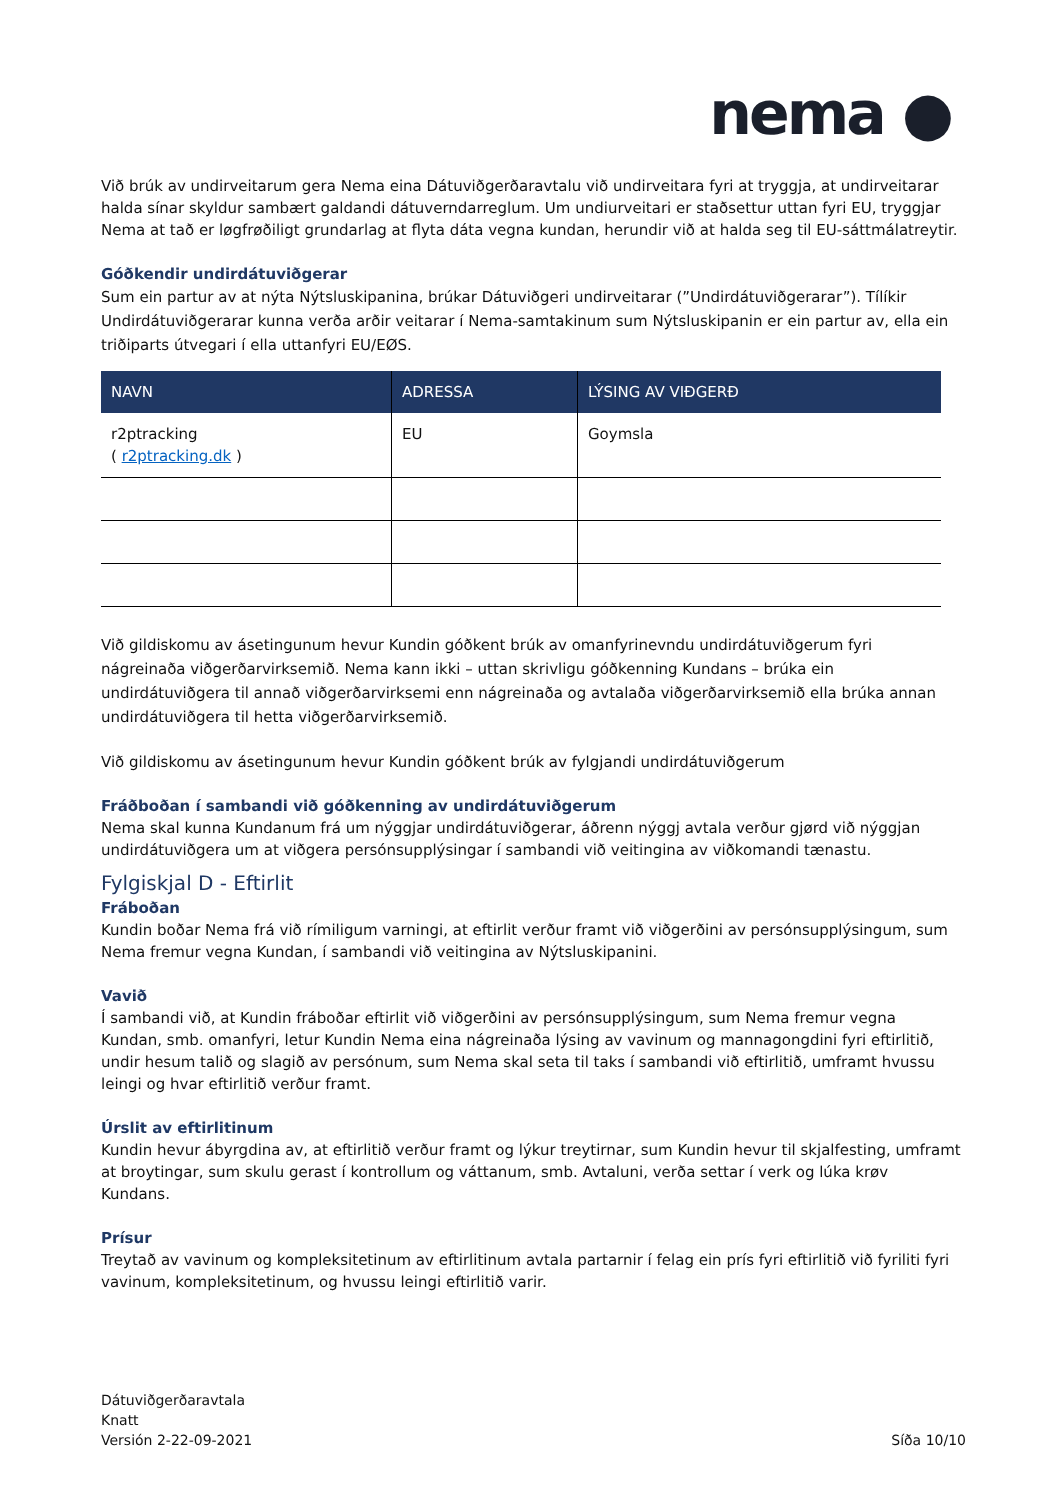nema ●
Við brúk av undirveitarum gera Nema eina Dátuviðgerðaravtalu við undirveitara fyri at tryggja, at undirveitarar halda sínar skyldur sambært galdandi dátuverndarreglum. Um undiurveitari er staðsettur uttan fyri EU, tryggjar Nema at tað er løgfrøðiligt grundarlag at flyta dáta vegna kundan, herundir við at halda seg til EU-sáttmálatreytir.
Góðkendir undirdátuviðgerar
Sum ein partur av at nýta Nýtsluskipanina, brúkar Dátuviðgeri undirveitarar (”Undirdátuviðgerarar”). Tílíkir Undirdátuviðgerarar kunna verða arðir veitarar í Nema-samtakinum sum Nýtsluskipanin er ein partur av, ella ein triðiparts útvegari í ella uttanfyri EU/EØS.
| NAVN | ADRESSA | LÝSING AV VIÐGERÐ |
| --- | --- | --- |
| r2ptracking ( r2ptracking.dk ) | EU | Goymsla |
Við gildiskomu av ásetingunum hevur Kundin góðkent brúk av omanfyrinevndu undirdátuviðgerum fyri nágreinaða viðgerðarvirksemið. Nema kann ikki – uttan skrivligu góðkenning Kundans – brúka ein undirdátuviðgera til annað viðgerðarvirksemi enn nágreinaða og avtalaða viðgerðarvirksemið ella brúka annan undirdátuviðgera til hetta viðgerðarvirksemið.
Við gildiskomu av ásetingunum hevur Kundin góðkent brúk av fylgjandi undirdátuviðgerum
Fráðboðan í sambandi við góðkenning av undirdátuviðgerum
Nema skal kunna Kundanum frá um nýggjar undirdátuviðgerar, áðrenn nýggj avtala verður gjørd við nýggjan undirdátuviðgera um at viðgera persónsupplýsingar í sambandi við veitingina av viðkomandi tænastu.
Fylgiskjal D - Eftirlit
Fráboðan
Kundin boðar Nema frá við rímiligum varningi, at eftirlit verður framt við viðgerðini av persónsupplýsingum, sum Nema fremur vegna Kundan, í sambandi við veitingina av Nýtsluskipanini.
Vavið
Í sambandi við, at Kundin fráboðar eftirlit við viðgerðini av persónsupplýsingum, sum Nema fremur vegna Kundan, smb. omanfyri, letur Kundin Nema eina nágreinaða lýsing av vavinum og mannagongdini fyri eftirlitið, undir hesum talið og slagið av persónum, sum Nema skal seta til taks í sambandi við eftirlitið, umframt hvussu leingi og hvar eftirlitið verður framt.
Úrslit av eftirlitinum
Kundin hevur ábyrgdina av, at eftirlitið verður framt og lýkur treytirnar, sum Kundin hevur til skjalfesting, umframt at broytingar, sum skulu gerast í kontrollum og váttanum, smb. Avtaluni, verða settar í verk og lúka krøv Kundans.
Prísur
Treytað av vavinum og kompleksitetinum av eftirlitinum avtala partarnir í felag ein prís fyri eftirlitið við fyriliti fyri vavinum, kompleksitetinum, og hvussu leingi eftirlitið varir.
Dátuviðgerðaravtala
Knatt
Versión 2-22-09-2021
Síða 10/10